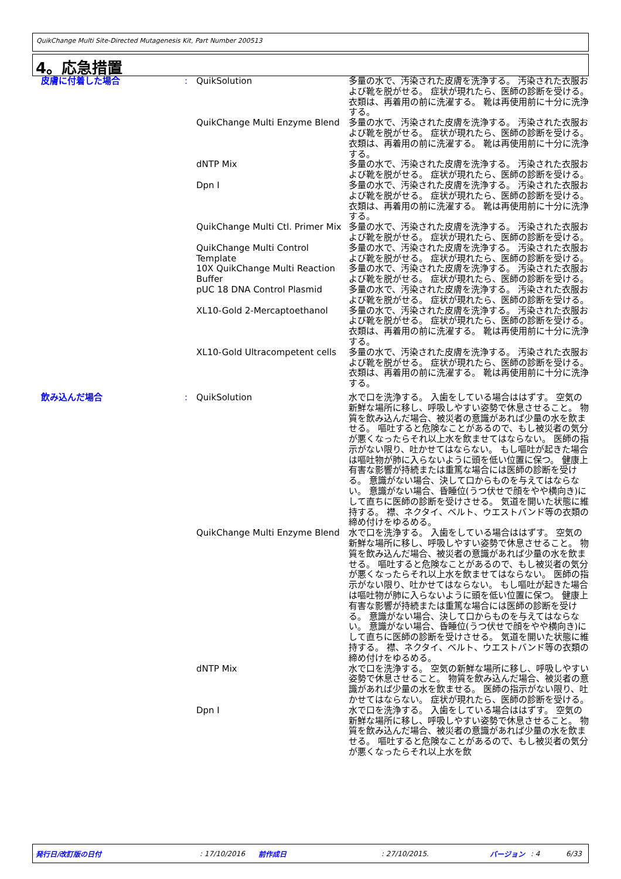QuikChange Multi Site-Directed Mutagenesis Kit, Part Number 200513
4。応急措置
| 皮膚に付着した場合 | : | QuikSolution | 多量の水で、汚染された皮膚を洗浄する。 汚染された衣服および靴を脱がせる。 症状が現れたら、医師の診断を受ける。 衣類は、再着用の前に洗濯する。 靴は再使用前に十分に洗浄する。 |
| | | QuikChange Multi Enzyme Blend | 多量の水で、汚染された皮膚を洗浄する。 汚染された衣服および靴を脱がせる。 症状が現れたら、医師の診断を受ける。 衣類は、再着用の前に洗濯する。 靴は再使用前に十分に洗浄する。 |
| | | dNTP Mix | 多量の水で、汚染された皮膚を洗浄する。 汚染された衣服および靴を脱がせる。 症状が現れたら、医師の診断を受ける。 |
| | | Dpn I | 多量の水で、汚染された皮膚を洗浄する。 汚染された衣服および靴を脱がせる。 症状が現れたら、医師の診断を受ける。 衣類は、再着用の前に洗濯する。 靴は再使用前に十分に洗浄する。 |
| | | QuikChange Multi Ctl. Primer Mix | 多量の水で、汚染された皮膚を洗浄する。 汚染された衣服および靴を脱がせる。 症状が現れたら、医師の診断を受ける。 |
| | | QuikChange Multi Control Template | 多量の水で、汚染された皮膚を洗浄する。 汚染された衣服および靴を脱がせる。 症状が現れたら、医師の診断を受ける。 |
| | | 10X QuikChange Multi Reaction Buffer | 多量の水で、汚染された皮膚を洗浄する。 汚染された衣服および靴を脱がせる。 症状が現れたら、医師の診断を受ける。 |
| | | pUC 18 DNA Control Plasmid | 多量の水で、汚染された皮膚を洗浄する。 汚染された衣服および靴を脱がせる。 症状が現れたら、医師の診断を受ける。 |
| | | XL10-Gold 2-Mercaptoethanol | 多量の水で、汚染された皮膚を洗浄する。 汚染された衣服および靴を脱がせる。 症状が現れたら、医師の診断を受ける。 衣類は、再着用の前に洗濯する。 靴は再使用前に十分に洗浄する。 |
| | | XL10-Gold Ultracompetent cells | 多量の水で、汚染された皮膚を洗浄する。 汚染された衣服および靴を脱がせる。 症状が現れたら、医師の診断を受ける。 衣類は、再着用の前に洗濯する。 靴は再使用前に十分に洗浄する。 |
| 飲み込んだ場合 | : | QuikSolution | 水で口を洗浄する。 入歯をしている場合ははずす。 空気の新鮮な場所に移し、呼吸しやすい姿勢で休息させること。 物質を飲み込んだ場合、被災者の意識があれば少量の水を飲ませる。 嘔吐すると危険なことがあるので、もし被災者の気分が悪くなったらそれ以上水を飲ませてはならない。 医師の指示がない限り、吐かせてはならない。 もし嘔吐が起きた場合は嘔吐物が肺に入らないように頭を低い位置に保つ。 健康上有害な影響が持続または重篤な場合には医師の診断を受ける。 意識がない場合、決して口からものを与えてはならない。 意識がない場合、昏睡位(うつ伏せで顔をやや横向き)にして直ちに医師の診断を受けさせる。 気道を開いた状態に維持する。 襟、ネクタイ、ベルト、ウエストバンド等の衣類の締め付けをゆるめる。 |
| | | QuikChange Multi Enzyme Blend | 水で口を洗浄する。 入歯をしている場合ははずす。 空気の新鮮な場所に移し、呼吸しやすい姿勢で休息させること。 物質を飲み込んだ場合、被災者の意識があれば少量の水を飲ませる。 嘔吐すると危険なことがあるので、もし被災者の気分が悪くなったらそれ以上水を飲ませてはならない。 医師の指示がない限り、吐かせてはならない。 もし嘔吐が起きた場合は嘔吐物が肺に入らないように頭を低い位置に保つ。 健康上有害な影響が持続または重篤な場合には医師の診断を受ける。 意識がない場合、決して口からものを与えてはならない。 意識がない場合、昏睡位(うつ伏せで顔をやや横向き)にして直ちに医師の診断を受けさせる。 気道を開いた状態に維持する。 襟、ネクタイ、ベルト、ウエストバンド等の衣類の締め付けをゆるめる。 |
| | | dNTP Mix | 水で口を洗浄する。 空気の新鮮な場所に移し、呼吸しやすい姿勢で休息させること。 物質を飲み込んだ場合、被災者の意識があれば少量の水を飲ませる。 医師の指示がない限り、吐かせてはならない。 症状が現れたら、医師の診断を受ける。 |
| | | Dpn I | 水で口を洗浄する。 入歯をしている場合ははずす。 空気の新鮮な場所に移し、呼吸しやすい姿勢で休息させること。 物質を飲み込んだ場合、被災者の意識があれば少量の水を飲ませる。 嘔吐すると危険なことがあるので、もし被災者の気分が悪くなったらそれ以上水を飲 |
発行日/改訂版の日付: 17/10/2016 前作成日: 27/10/2015. バージョン: 4 6/33